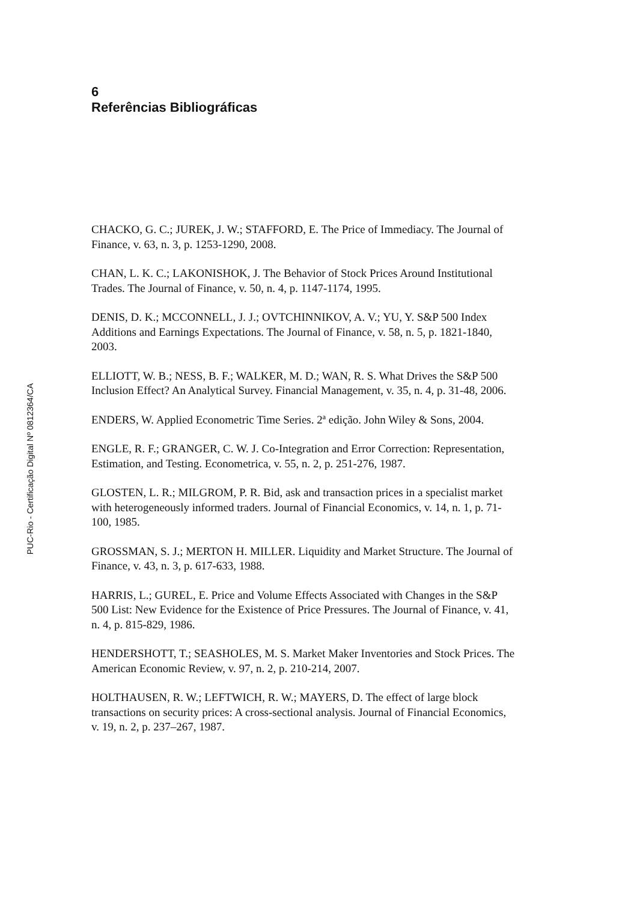6
Referências Bibliográficas
CHACKO, G. C.; JUREK, J. W.; STAFFORD, E. The Price of Immediacy. The Journal of Finance, v. 63, n. 3, p. 1253-1290, 2008.
CHAN, L. K. C.; LAKONISHOK, J. The Behavior of Stock Prices Around Institutional Trades. The Journal of Finance, v. 50, n. 4, p. 1147-1174, 1995.
DENIS, D. K.; MCCONNELL, J. J.; OVTCHINNIKOV, A. V.; YU, Y. S&P 500 Index Additions and Earnings Expectations. The Journal of Finance, v. 58, n. 5, p. 1821-1840, 2003.
ELLIOTT, W. B.; NESS, B. F.; WALKER, M. D.; WAN, R. S. What Drives the S&P 500 Inclusion Effect? An Analytical Survey. Financial Management, v. 35, n. 4, p. 31-48, 2006.
ENDERS, W. Applied Econometric Time Series. 2ª edição. John Wiley & Sons, 2004.
ENGLE, R. F.; GRANGER, C. W. J. Co-Integration and Error Correction: Representation, Estimation, and Testing. Econometrica, v. 55, n. 2, p. 251-276, 1987.
GLOSTEN, L. R.; MILGROM, P. R. Bid, ask and transaction prices in a specialist market with heterogeneously informed traders. Journal of Financial Economics, v. 14, n. 1, p. 71-100, 1985.
GROSSMAN, S. J.; MERTON H. MILLER. Liquidity and Market Structure. The Journal of Finance, v. 43, n. 3, p. 617-633, 1988.
HARRIS, L.; GUREL, E. Price and Volume Effects Associated with Changes in the S&P 500 List: New Evidence for the Existence of Price Pressures. The Journal of Finance, v. 41, n. 4, p. 815-829, 1986.
HENDERSHOTT, T.; SEASHOLES, M. S. Market Maker Inventories and Stock Prices. The American Economic Review, v. 97, n. 2, p. 210-214, 2007.
HOLTHAUSEN, R. W.; LEFTWICH, R. W.; MAYERS, D. The effect of large block transactions on security prices: A cross-sectional analysis. Journal of Financial Economics, v. 19, n. 2, p. 237–267, 1987.
PUC-Rio - Certificação Digital Nº 0812364/CA